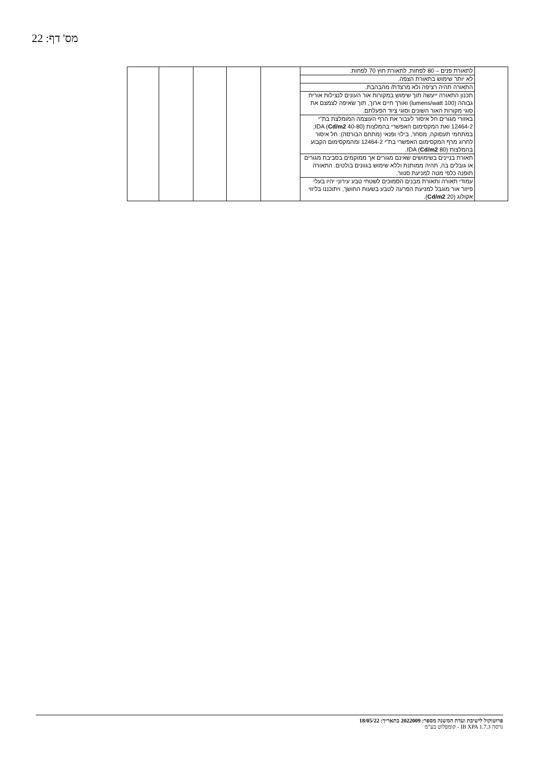מס' דף: 22
| | לתאורת פנים – 80 לפחות; לתאורת חוץ 70 לפחות. | | | | | |
| | לא יותר שימוש בתאורת הצפה. | | | | | |
| | התאורה תהיה רציפה ולא מרצדת/ מהבהבת. | | | | | |
| | תכנון התאורה ייעשה תוך שימוש במקורות אור העונים לנצילות אורית גבוהה (100 lumens/watt) ואורך חיים ארוך, תוך שאיפה לצמצם את סוגי מקורות האור השונים וסוגי ציוד הפעלתם. | | | | | |
| | באזורי מגורים חל איסור לעבור את הרף העוצמה המומלצת בת"י 12464-2 ואת המקסימום האפשרי בהמלצות IDA ( Cd/m2 40-80); במתחמי תעסוקה, מסחר, בילוי ופנאי (מתחם הבורסה): חל איסור לחרוג מרף המקסימום האפשרי בת"י 12464-2 ומהמקסימום הקבוע בהמלצות IDA ( Cd/m2 80). | | | | | |
| | תאורת בניינים בשימושים שאינם מגורים אך ממוקמים בסביבת מגורים או גובלים בה, תהיה ממותנת וללא שימוש בגוונים בולטים. התאורה תופנה כלפי מטה למניעת סנוור. | | | | | |
| | עמודי תאורה ותאורת מבנים הסמוכים לשטחי טבע עירוני יהיו בעלי פיזור אור מוגבל למניעת הפרעה לטבע בשעות החושך, ויתוכננו בליווי אקולוג ( Cd/m2 20). | | | | | |
פרוטוקול לישיבת ועדת המשנה מספר: 2022009 בתאריך: 18/05/22
גרסה IB XPA 1.7.3 - קומפלוט בע"מ